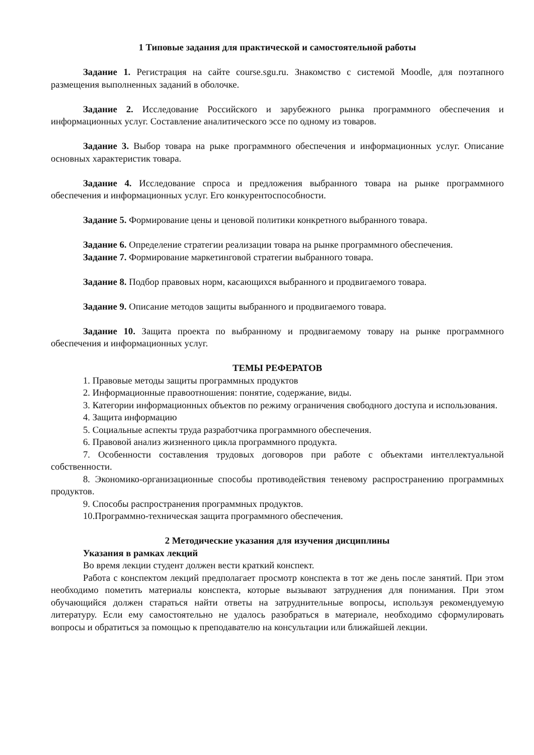1 Типовые задания для практической и самостоятельной работы
Задание 1. Регистрация на сайте course.sgu.ru. Знакомство с системой Moodle, для поэтапного размещения выполненных заданий в оболочке.
Задание 2. Исследование Российского и зарубежного рынка программного обеспечения и информационных услуг. Составление аналитического эссе по одному из товаров.
Задание 3. Выбор товара на рыке программного обеспечения и информационных услуг. Описание основных характеристик товара.
Задание 4. Исследование спроса и предложения выбранного товара на рынке программного обеспечения и информационных услуг. Его конкурентоспособности.
Задание 5. Формирование цены и ценовой политики конкретного выбранного товара.
Задание 6. Определение стратегии реализации товара на рынке программного обеспечения.
Задание 7. Формирование маркетинговой стратегии выбранного товара.
Задание 8. Подбор правовых норм, касающихся выбранного и продвигаемого товара.
Задание 9. Описание методов защиты выбранного и продвигаемого товара.
Задание 10. Защита проекта по выбранному и продвигаемому товару на рынке программного обеспечения и информационных услуг.
ТЕМЫ РЕФЕРАТОВ
1. Правовые методы защиты программных продуктов
2. Информационные правоотношения: понятие, содержание, виды.
3. Категории информационных объектов по режиму ограничения свободного доступа и использования.
4. Защита информацию
5. Социальные аспекты труда разработчика программного обеспечения.
6. Правовой анализ жизненного цикла программного продукта.
7. Особенности составления трудовых договоров при работе с объектами интеллектуальной собственности.
8. Экономико-организационные способы противодействия теневому распространению программных продуктов.
9. Способы распространения программных продуктов.
10.Программно-техническая защита программного обеспечения.
2 Методические указания для изучения дисциплины
Указания в рамках лекций
Во время лекции студент должен вести краткий конспект.
Работа с конспектом лекций предполагает просмотр конспекта в тот же день после занятий. При этом необходимо пометить материалы конспекта, которые вызывают затруднения для понимания. При этом обучающийся должен стараться найти ответы на затруднительные вопросы, используя рекомендуемую литературу. Если ему самостоятельно не удалось разобраться в материале, необходимо сформулировать вопросы и обратиться за помощью к преподавателю на консультации или ближайшей лекции.